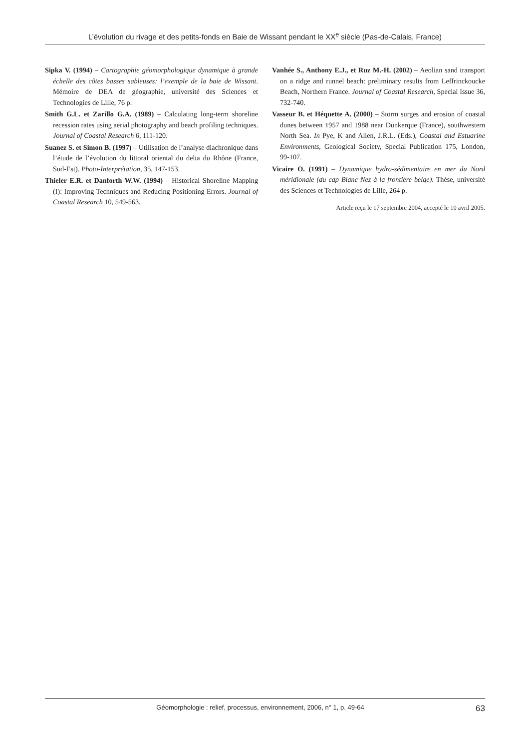L’évolution du rivage et des petits-fonds en Baie de Wissant pendant le XX<sup>e</sup> siècle (Pas-de-Calais, France)
Sipka V. (1994) – Cartographie géomorphologique dynamique à grande échelle des côtes basses sableuses: l’exemple de la baie de Wissant. Mémoire de DEA de géographie, université des Sciences et Technologies de Lille, 76 p.
Smith G.L. et Zarillo G.A. (1989) – Calculating long-term shoreline recession rates using aerial photography and beach profiling techniques. Journal of Coastal Research 6, 111-120.
Suanez S. et Simon B. (1997) – Utilisation de l’analyse diachronique dans l’étude de l’évolution du littoral oriental du delta du Rhône (France, Sud-Est). Photo-Interprétation, 35, 147-153.
Thieler E.R. et Danforth W.W. (1994) – Historical Shoreline Mapping (I): Improving Techniques and Reducing Positioning Errors. Journal of Coastal Research 10, 549-563.
Vanhée S., Anthony E.J., et Ruz M.-H. (2002) – Aeolian sand transport on a ridge and runnel beach: preliminary results from Leffrinckoucke Beach, Northern France. Journal of Coastal Research, Special Issue 36, 732-740.
Vasseur B. et Héquette A. (2000) – Storm surges and erosion of coastal dunes between 1957 and 1988 near Dunkerque (France), southwestern North Sea. In Pye, K and Allen, J.R.L. (Eds.), Coastal and Estuarine Environments, Geological Society, Special Publication 175, London, 99-107.
Vicaire O. (1991) – Dynamique hydro-sédimentaire en mer du Nord méridionale (du cap Blanc Nez à la frontière belge). Thèse, université des Sciences et Technologies de Lille, 264 p.
Article reçu le 17 septembre 2004, accepté le 10 avril 2005.
Géomorphologie : relief, processus, environnement, 2006, n° 1, p. 49-64 63